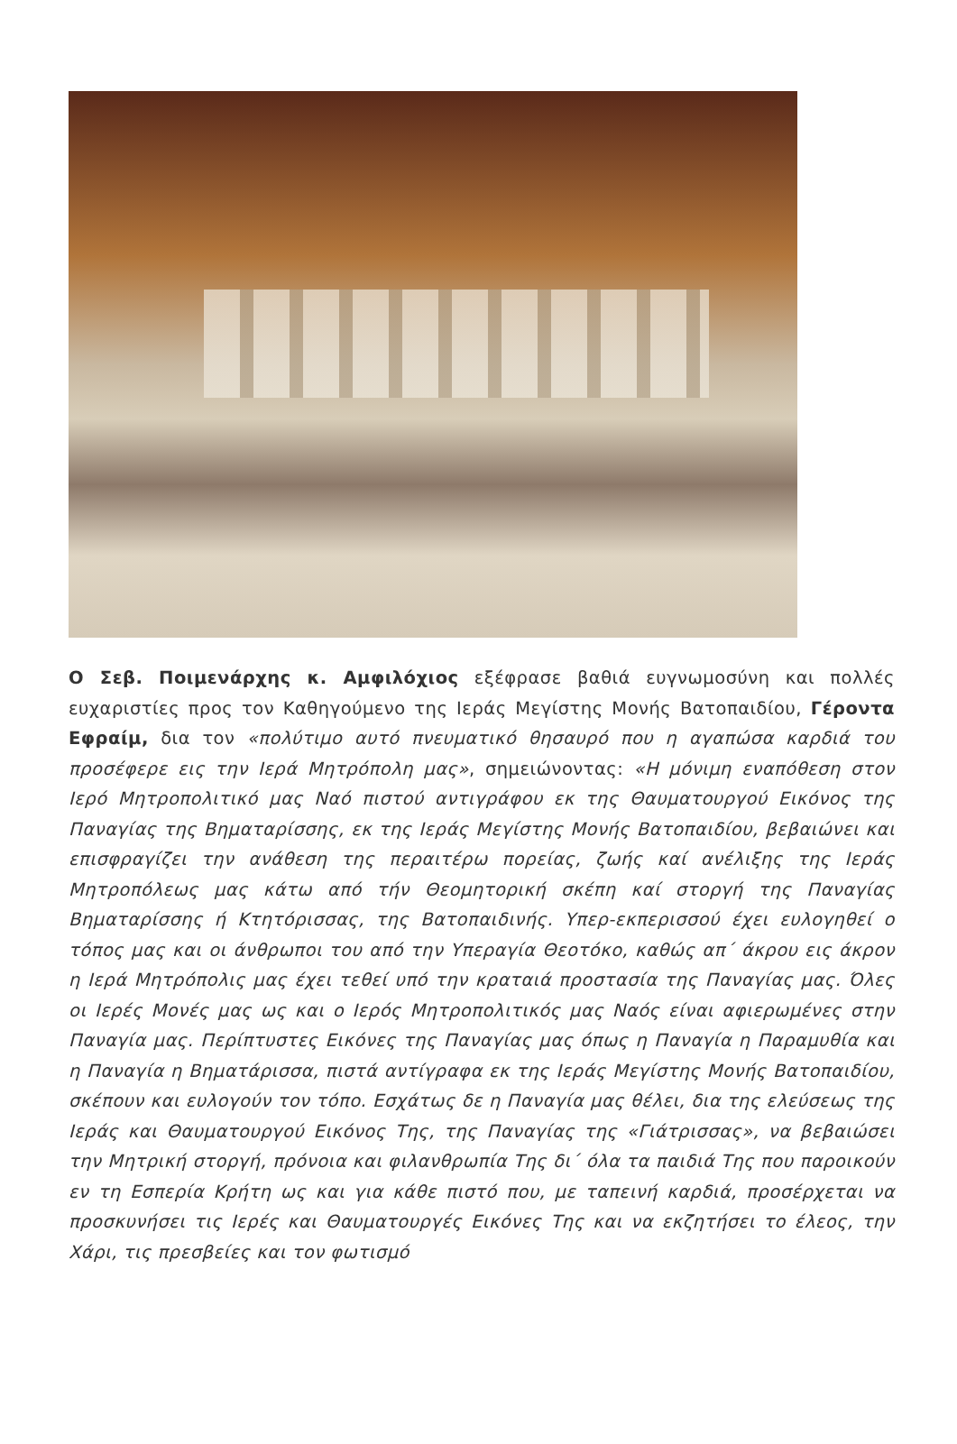Ο Σεβ. Ποιμενάρχης κ. Αμφιλόχιος εξέφρασε βαθιά ευγνωμοσύνη και πολλές ευχαριστίες προς τον Καθηγούμενο της Ιεράς Μεγίστης Μονής Βατοπαιδίου, Γέροντα Εφραίμ, δια τον «πολύτιμο αυτό πνευματικό θησαυρό που η αγαπώσα καρδιά του προσέφερε εις την Ιερά Μητρόπολη μας», σημειώνοντας: «Η μόνιμη εναπόθεση στον Ιερό Μητροπολιτικό μας Ναό πιστού αντιγράφου εκ της Θαυματουργού Εικόνος της Παναγίας της Βηματαρίσσης, εκ της Ιεράς Μεγίστης Μονής Βατοπαιδίου, βεβαιώνει και επισφραγίζει την ανάθεση της περαιτέρω πορείας, ζωής καί ανέλιξης της Ιεράς Μητροπόλεως μας κάτω από τήν Θεομητορική σκέπη καί στοργή της Παναγίας Βηματαρίσσης ή Κτητόρισσας, της Βατοπαιδινής. Υπερ-εκπερισσού έχει ευλογηθεί ο τόπος μας και οι άνθρωποι του από την Υπεραγία Θεοτόκο, καθώς απ΄ άκρου εις άκρον η Ιερά Μητρόπολις μας έχει τεθεί υπό την κραταιά προστασία της Παναγίας μας. Όλες οι Ιερές Μονές μας ως και ο Ιερός Μητροπολιτικός μας Ναός είναι αφιερωμένες στην Παναγία μας. Περίπτυστες Εικόνες της Παναγίας μας όπως η Παναγία η Παραμυθία και η Παναγία η Βηματάρισσα, πιστά αντίγραφα εκ της Ιεράς Μεγίστης Μονής Βατοπαιδίου, σκέπουν και ευλογούν τον τόπο. Εσχάτως δε η Παναγία μας θέλει, δια της ελεύσεως της Ιεράς και Θαυματουργού Εικόνος Της, της Παναγίας της «Γιάτρισσας», να βεβαιώσει την Μητρική στοργή, πρόνοια και φιλανθρωπία Της δι΄ όλα τα παιδιά Της που παροικούν εν τη Εσπερία Κρήτη ως και για κάθε πιστό που, με ταπεινή καρδιά, προσέρχεται να προσκυνήσει τις Ιερές και Θαυματουργές Εικόνες Της και να εκζητήσει το έλεος, την Χάρι, τις πρεσβείες και τον φωτισμό